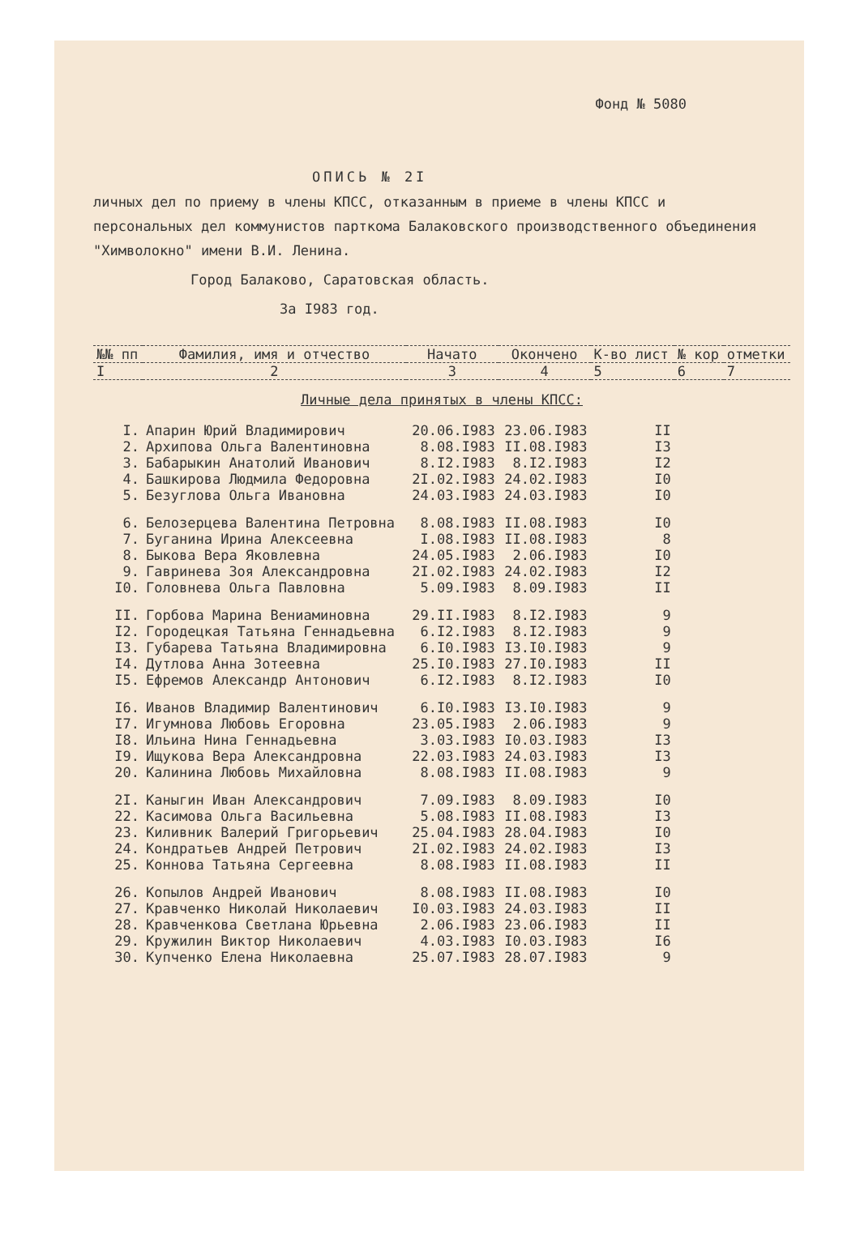Фонд № 5080
ОПИСЬ № 2I
личных дел по приему в члены КПСС, отказанным в приеме в члены КПСС и персональных дел коммунистов парткома Балаковского производственного объединения "Химволокно" имени В.И. Ленина.
Город Балаково, Саратовская область.
За I983 год.
| №№ пп | Фамилия, имя и отчество | Начато | Окончено | К-во лист | № кор | отметки |
| --- | --- | --- | --- | --- | --- | --- |
| I | 2 | 3 | 4 | 5 | 6 | 7 |
| Личные дела принятых в члены КПСС: | | | | | | |
| I. | Апарин Юрий Владимирович | 20.06.I983 | 23.06.I983 | II | | |
| 2. | Архипова Ольга Валентиновна | 8.08.I983 | II.08.I983 | I3 | | |
| 3. | Бабарыкин Анатолий Иванович | 8.I2.I983 | 8.I2.I983 | I2 | | |
| 4. | Башкирова Людмила Федоровна | 2I.02.I983 | 24.02.I983 | I0 | | |
| 5. | Безуглова Ольга Ивановна | 24.03.I983 | 24.03.I983 | I0 | | |
| 6. | Белозерцева Валентина Петровна | 8.08.I983 | II.08.I983 | I0 | | |
| 7. | Буганина Ирина Алексеевна | I.08.I983 | II.08.I983 | 8 | | |
| 8. | Быкова Вера Яковлевна | 24.05.I983 | 2.06.I983 | I0 | | |
| 9. | Гавринева Зоя Александровна | 2I.02.I983 | 24.02.I983 | I2 | | |
| I0. | Головнева Ольга Павловна | 5.09.I983 | 8.09.I983 | II | | |
| II. | Горбова Марина Вениаминовна | 29.II.I983 | 8.I2.I983 | 9 | | |
| I2. | Городецкая Татьяна Геннадьевна | 6.I2.I983 | 8.I2.I983 | 9 | | |
| I3. | Губарева Татьяна Владимировна | 6.I0.I983 | I3.I0.I983 | 9 | | |
| I4. | Дутлова Анна Зотеевна | 25.I0.I983 | 27.I0.I983 | II | | |
| I5. | Ефремов Александр Антонович | 6.I2.I983 | 8.I2.I983 | I0 | | |
| I6. | Иванов Владимир Валентинович | 6.I0.I983 | I3.I0.I983 | 9 | | |
| I7. | Игумнова Любовь Егоровна | 23.05.I983 | 2.06.I983 | 9 | | |
| I8. | Ильина Нина Геннадьевна | 3.03.I983 | I0.03.I983 | I3 | | |
| I9. | Ищукова Вера Александровна | 22.03.I983 | 24.03.I983 | I3 | | |
| 20. | Калинина Любовь Михайловна | 8.08.I983 | II.08.I983 | 9 | | |
| 2I. | Каныгин Иван Александрович | 7.09.I983 | 8.09.I983 | I0 | | |
| 22. | Касимова Ольга Васильевна | 5.08.I983 | II.08.I983 | I3 | | |
| 23. | Киливник Валерий Григорьевич | 25.04.I983 | 28.04.I983 | I0 | | |
| 24. | Кондратьев Андрей Петрович | 2I.02.I983 | 24.02.I983 | I3 | | |
| 25. | Коннова Татьяна Сергеевна | 8.08.I983 | II.08.I983 | II | | |
| 26. | Копылов Андрей Иванович | 8.08.I983 | II.08.I983 | I0 | | |
| 27. | Кравченко Николай Николаевич | I0.03.I983 | 24.03.I983 | II | | |
| 28. | Кравченкова Светлана Юрьевна | 2.06.I983 | 23.06.I983 | II | | |
| 29. | Кружилин Виктор Николаевич | 4.03.I983 | I0.03.I983 | I6 | | |
| 30. | Купченко Елена Николаевна | 25.07.I983 | 28.07.I983 | 9 | | |